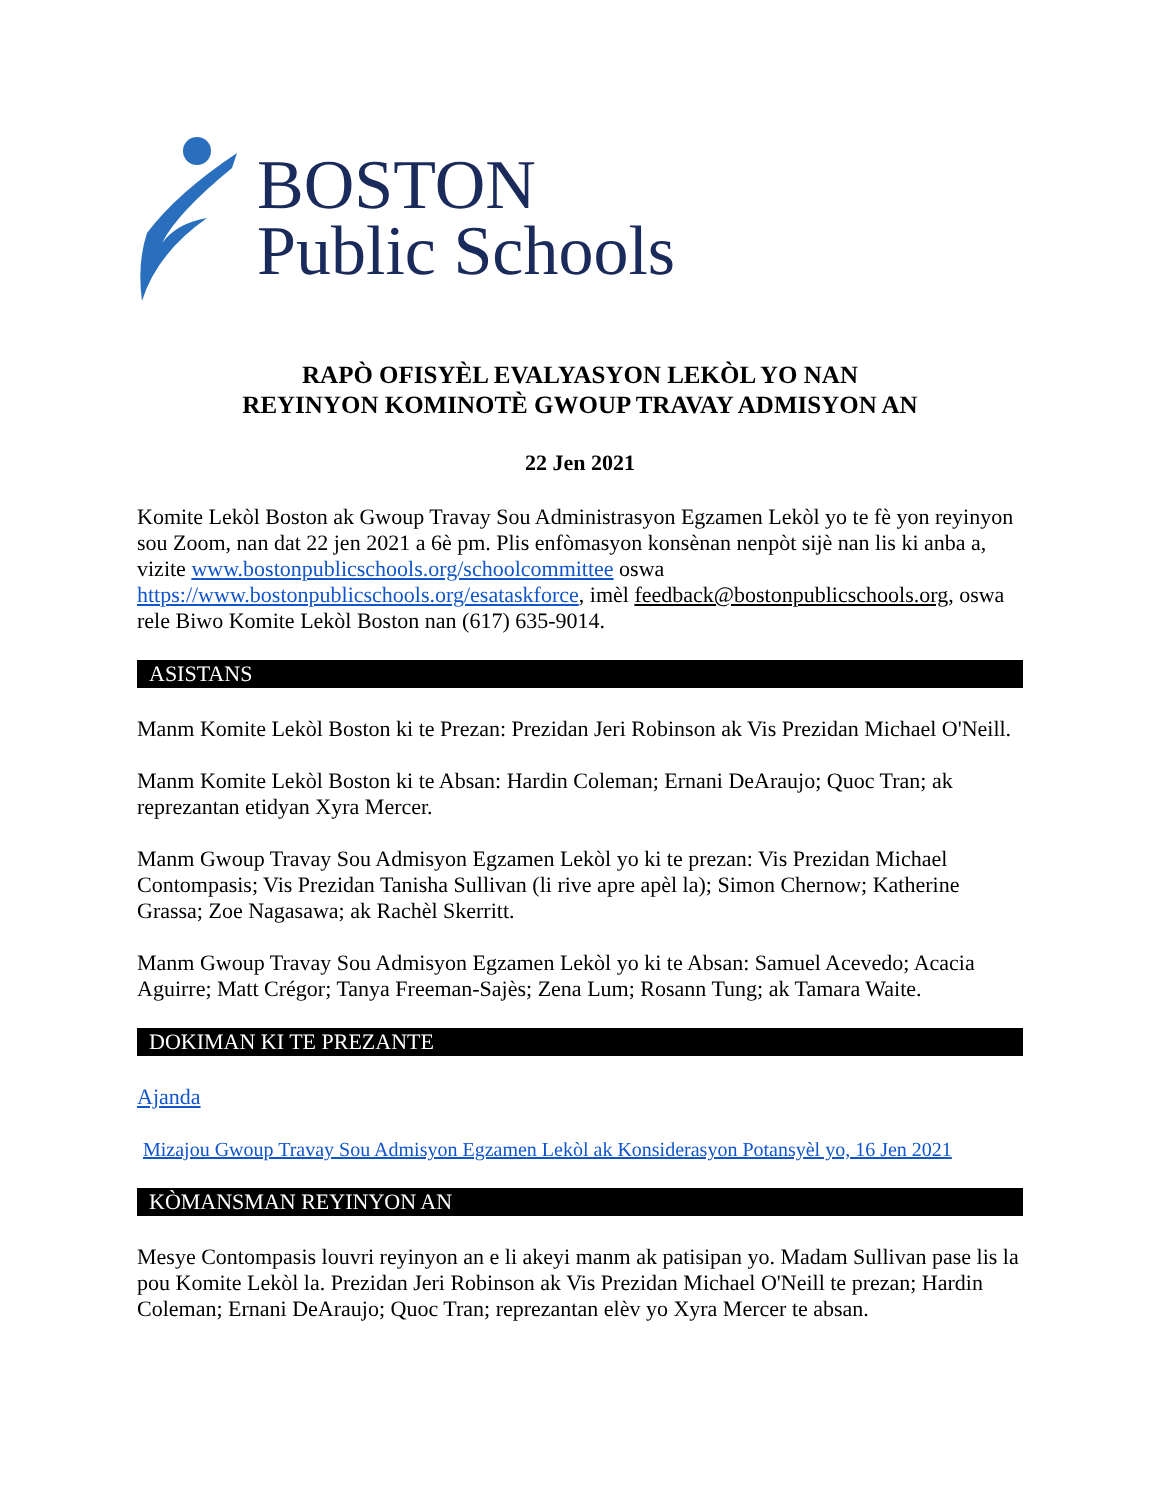BOSTON
Public Schools
RAPÒ OFISYÈL EVALYASYON LEKÒL YO NAN
REYINYON KOMINOTÈ GWOUP TRAVAY ADMISYON AN
22 Jen 2021
Komite Lekòl Boston ak Gwoup Travay Sou Administrasyon Egzamen Lekòl yo te fè yon reyinyon sou Zoom, nan dat 22 jen 2021 a 6è pm. Plis enfòmasyon konsènan nenpòt sijè nan lis ki anba a, vizite www.bostonpublicschools.org/schoolcommittee oswa https://www.bostonpublicschools.org/esataskforce, imèl feedback@bostonpublicschools.org, oswa rele Biwo Komite Lekòl Boston nan (617) 635-9014.
ASISTANS
Manm Komite Lekòl Boston ki te Prezan: Prezidan Jeri Robinson ak Vis Prezidan Michael O'Neill.
Manm Komite Lekòl Boston ki te Absan: Hardin Coleman; Ernani DeAraujo; Quoc Tran; ak reprezantan etidyan Xyra Mercer.
Manm Gwoup Travay Sou Admisyon Egzamen Lekòl yo ki te prezan: Vis Prezidan Michael Contompasis; Vis Prezidan Tanisha Sullivan (li rive apre apèl la); Simon Chernow; Katherine Grassa; Zoe Nagasawa; ak Rachèl Skerritt.
Manm Gwoup Travay Sou Admisyon Egzamen Lekòl yo ki te Absan: Samuel Acevedo; Acacia Aguirre; Matt Crégor; Tanya Freeman-Sajès; Zena Lum; Rosann Tung; ak Tamara Waite.
DOKIMAN KI TE PREZANTE
Ajanda
Mizajou Gwoup Travay Sou Admisyon Egzamen Lekòl ak Konsiderasyon Potansyèl yo, 16 Jen 2021
KÒMANSMAN REYINYON AN
Mesye Contompasis louvri reyinyon an e li akeyi manm ak patisipan yo. Madam Sullivan pase lis la pou Komite Lekòl la. Prezidan Jeri Robinson ak Vis Prezidan Michael O'Neill te prezan; Hardin Coleman; Ernani DeAraujo; Quoc Tran; reprezantan elèv yo Xyra Mercer te absan.